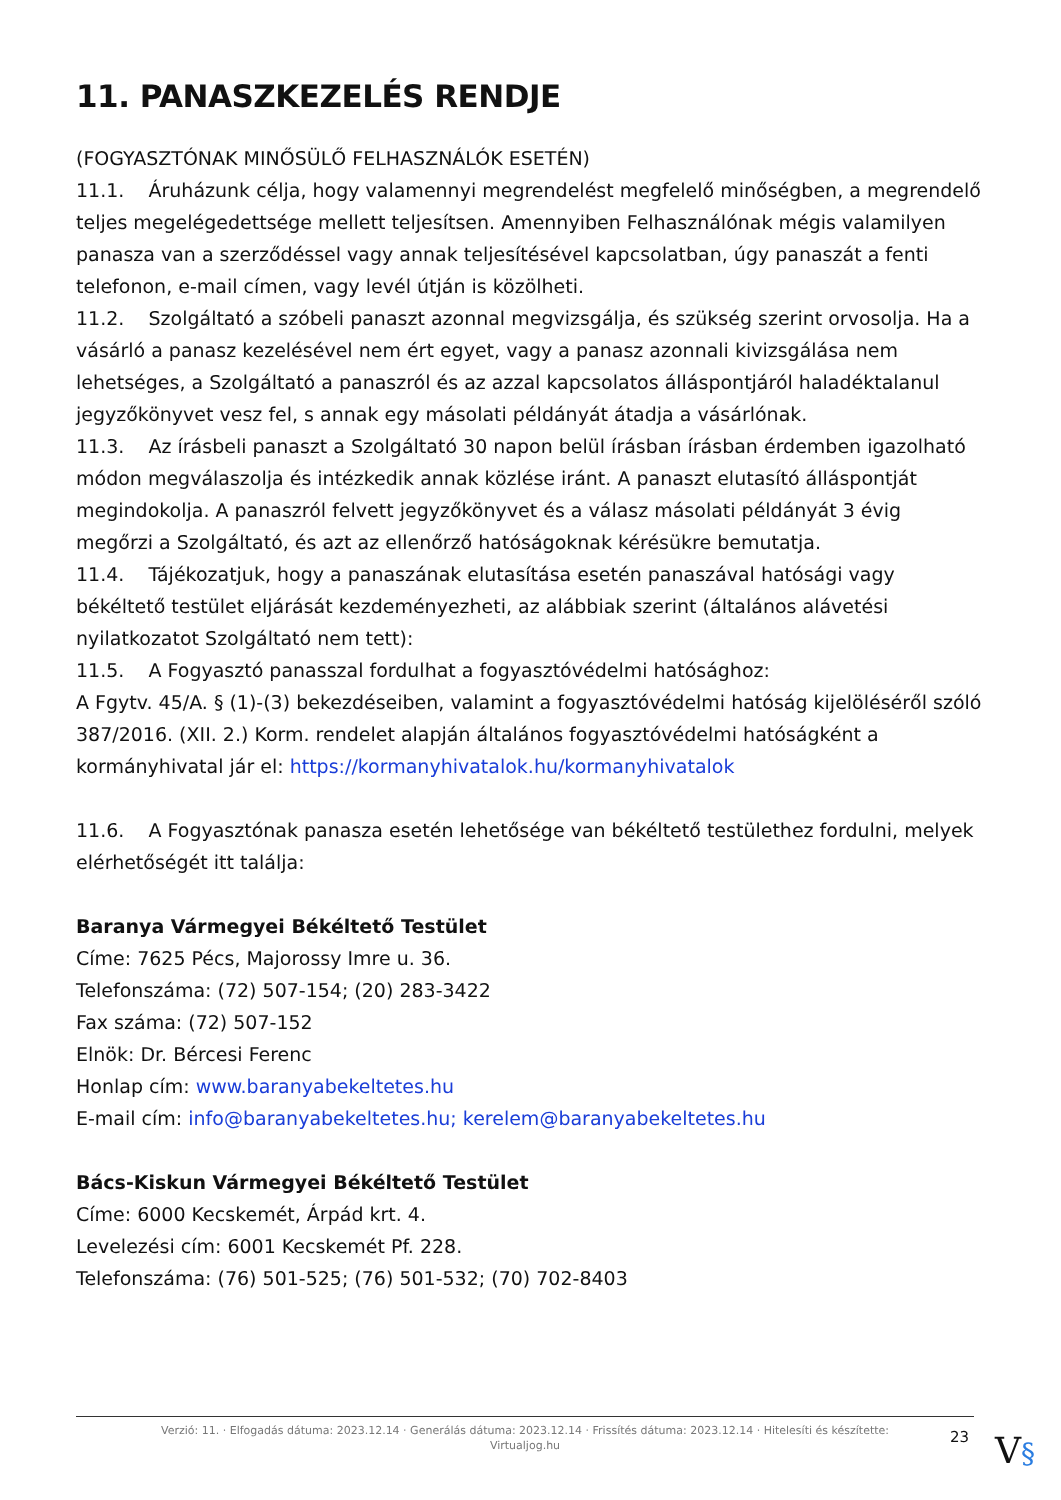11. PANASZKEZELÉS RENDJE
(FOGYASZTÓNAK MINŐSÜLŐ FELHASZNÁLÓK ESETÉN)
11.1. Áruházunk célja, hogy valamennyi megrendelést megfelelő minőségben, a megrendelő teljes megelégedettsége mellett teljesítsen. Amennyiben Felhasználónak mégis valamilyen panasza van a szerződéssel vagy annak teljesítésével kapcsolatban, úgy panaszát a fenti telefonon, e-mail címen, vagy levél útján is közölheti.
11.2. Szolgáltató a szóbeli panaszt azonnal megvizsgálja, és szükség szerint orvosolja. Ha a vásárló a panasz kezelésével nem ért egyet, vagy a panasz azonnali kivizsgálása nem lehetséges, a Szolgáltató a panaszról és az azzal kapcsolatos álláspontjáról haladéktalanul jegyzőkönyvet vesz fel, s annak egy másolati példányát átadja a vásárlónak.
11.3. Az írásbeli panaszt a Szolgáltató 30 napon belül írásban írásban érdemben igazolható módon megválaszolja és intézkedik annak közlése iránt. A panaszt elutasító álláspontját megindokolja. A panaszról felvett jegyzőkönyvet és a válasz másolati példányát 3 évig megőrzi a Szolgáltató, és azt az ellenőrző hatóságoknak kérésükre bemutatja.
11.4. Tájékozatjuk, hogy a panaszának elutasítása esetén panaszával hatósági vagy békéltető testület eljárását kezdeményezheti, az alábbiak szerint (általános alávetési nyilatkozatot Szolgáltató nem tett):
11.5. A Fogyasztó panasszal fordulhat a fogyasztóvédelmi hatósághoz:
A Fgytv. 45/A. § (1)-(3) bekezdéseiben, valamint a fogyasztóvédelmi hatóság kijelöléséről szóló 387/2016. (XII. 2.) Korm. rendelet alapján általános fogyasztóvédelmi hatóságként a kormányhivatal jár el: https://kormanyhivatalok.hu/kormanyhivatalok
11.6. A Fogyasztónak panasza esetén lehetősége van békéltető testülethez fordulni, melyek elérhetőségét itt találja:
Baranya Vármegyei Békéltető Testület
Címe: 7625 Pécs, Majorossy Imre u. 36.
Telefonszáma: (72) 507-154; (20) 283-3422
Fax száma: (72) 507-152
Elnök: Dr. Bércesi Ferenc
Honlap cím: www.baranyabekeltetes.hu
E-mail cím: info@baranyabekeltetes.hu; kerelem@baranyabekeltetes.hu
Bács-Kiskun Vármegyei Békéltető Testület
Címe: 6000 Kecskemét, Árpád krt. 4.
Levelezési cím: 6001 Kecskemét Pf. 228.
Telefonszáma: (76) 501-525; (76) 501-532; (70) 702-8403
Verzió: 11. · Elfogadás dátuma: 2023.12.14 · Generálás dátuma: 2023.12.14 · Frissítés dátuma: 2023.12.14 · Hitelesíti és készítette:
Virtualjog.hu
23 V§